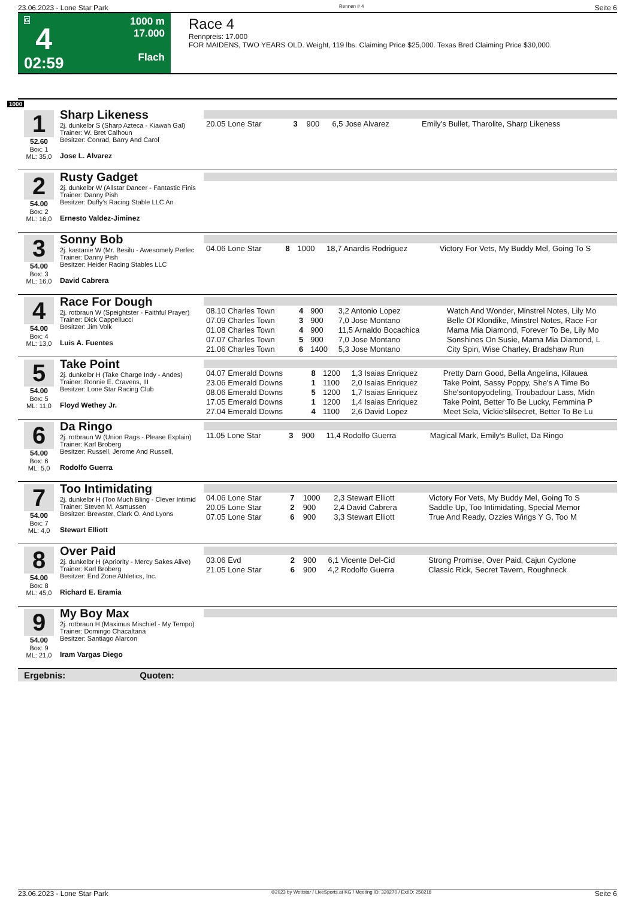23.06.2023 - Lone Star Park Rennen # 4 Seite 6
G
4
02:59
1000 m
17.000
Flach
Race 4
Rennpreis: 17.000
FOR MAIDENS, TWO YEARS OLD. Weight, 119 lbs. Claiming Price $25,000. Texas Bred Claiming Price $30,000.
1000
1
52.60
Box: 1
ML: 35,0
Sharp Likeness
2j. dunkelbr S (Sharp Azteca - Kiawah Gal)
Trainer: W. Bret Calhoun
Besitzer: Conrad, Barry And Carol
Jose L. Alvarez
| 20.05 Lone Star | 3 | 900 | 6,5 Jose Alvarez | Emily's Bullet, Tharolite, Sharp Likeness |
2
54.00
Box: 2
ML: 16,0
Rusty Gadget
2j. dunkelbr W (Allstar Dancer - Fantastic Finis
Trainer: Danny Pish
Besitzer: Duffy's Racing Stable LLC An
Ernesto Valdez-Jiminez
3
54.00
Box: 3
ML: 16,0
Sonny Bob
2j. kastanie W (Mr. Besilu - Awesomely Perfec
Trainer: Danny Pish
Besitzer: Heider Racing Stables LLC
David Cabrera
| 04.06 Lone Star | 8 | 1000 | 18,7 Anardis Rodriguez | Victory For Vets, My Buddy Mel, Going To S |
4
54.00
Box: 4
ML: 13,0
Race For Dough
2j. rotbraun W (Speightster - Faithful Prayer)
Trainer: Dick Cappellucci
Besitzer: Jim Volk
Luis A. Fuentes
| 08.10 Charles Town | 4 | 900 | 3,2 Antonio Lopez | Watch And Wonder, Minstrel Notes, Lily Mo |
| 07.09 Charles Town | 3 | 900 | 7,0 Jose Montano | Belle Of Klondike, Minstrel Notes, Race For |
| 01.08 Charles Town | 4 | 900 | 11,5 Arnaldo Bocachica | Mama Mia Diamond, Forever To Be, Lily Mo |
| 07.07 Charles Town | 5 | 900 | 7,0 Jose Montano | Sonshines On Susie, Mama Mia Diamond, L |
| 21.06 Charles Town | 6 | 1400 | 5,3 Jose Montano | City Spin, Wise Charley, Bradshaw Run |
5
54.00
Box: 5
ML: 11,0
Take Point
2j. dunkelbr H (Take Charge Indy - Andes)
Trainer: Ronnie E. Cravens, III
Besitzer: Lone Star Racing Club
Floyd Wethey Jr.
| 04.07 Emerald Downs | 8 | 1200 | 1,3 Isaias Enriquez | Pretty Darn Good, Bella Angelina, Kilauea |
| 23.06 Emerald Downs | 1 | 1100 | 2,0 Isaias Enriquez | Take Point, Sassy Poppy, She's A Time Bo |
| 08.06 Emerald Downs | 5 | 1200 | 1,7 Isaias Enriquez | She'sontopyodeling, Troubadour Lass, Midn |
| 17.05 Emerald Downs | 1 | 1200 | 1,4 Isaias Enriquez | Take Point, Better To Be Lucky, Femmina P |
| 27.04 Emerald Downs | 4 | 1100 | 2,6 David Lopez | Meet Sela, Vickie'slilsecret, Better To Be Lu |
6
54.00
Box: 6
ML: 5,0
Da Ringo
2j. rotbraun W (Union Rags - Please Explain)
Trainer: Karl Broberg
Besitzer: Russell, Jerome And Russell,
Rodolfo Guerra
| 11.05 Lone Star | 3 | 900 | 11,4 Rodolfo Guerra | Magical Mark, Emily's Bullet, Da Ringo |
7
54.00
Box: 7
ML: 4,0
Too Intimidating
2j. dunkelbr H (Too Much Bling - Clever Intimid
Trainer: Steven M. Asmussen
Besitzer: Brewster, Clark O. And Lyons
Stewart Elliott
| 04.06 Lone Star | 7 | 1000 | 2,3 Stewart Elliott | Victory For Vets, My Buddy Mel, Going To S |
| 20.05 Lone Star | 2 | 900 | 2,4 David Cabrera | Saddle Up, Too Intimidating, Special Memor |
| 07.05 Lone Star | 6 | 900 | 3,3 Stewart Elliott | True And Ready, Ozzies Wings Y G, Too M |
8
54.00
Box: 8
ML: 45,0
Over Paid
2j. dunkelbr H (Apriority - Mercy Sakes Alive)
Trainer: Karl Broberg
Besitzer: End Zone Athletics, Inc.
Richard E. Eramia
| 03.06 Evd | 2 | 900 | 6,1 Vicente Del-Cid | Strong Promise, Over Paid, Cajun Cyclone |
| 21.05 Lone Star | 6 | 900 | 4,2 Rodolfo Guerra | Classic Rick, Secret Tavern, Roughneck |
9
54.00
Box: 9
ML: 21,0
My Boy Max
2j. rotbraun H (Maximus Mischief - My Tempo)
Trainer: Domingo Chacaltana
Besitzer: Santiago Alarcon
Iram Vargas Diego
Ergebnis: Quoten:
23.06.2023 - Lone Star Park ©2023 by Wettstar / LiveSports.at KG / Meeting ID: 320270 / ExtID: 250218 Seite 6